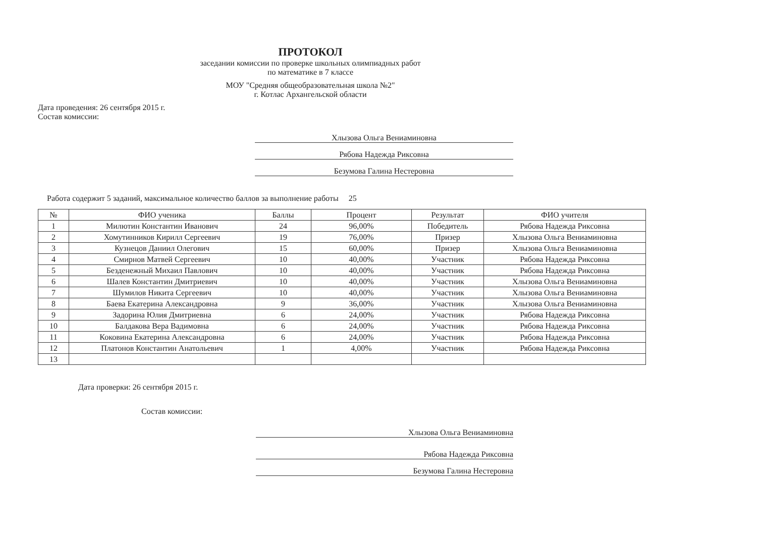ПРОТОКОЛ
заседании комиссии по проверке школьных олимпиадных работ
по математике в 7 классе
МОУ "Средняя общеобразовательная школа №2"
г. Котлас Архангельской области
Дата проведения: 26 сентября 2015 г.
Состав комиссии:
Хлызова Ольга Вениаминовна
Рябова Надежда Риксовна
Безумова Галина Нестеровна
Работа содержит 5 заданий, максимальное количество баллов за выполнение работы 25
| № | ФИО ученика | Баллы | Процент | Результат | ФИО учителя |
| --- | --- | --- | --- | --- | --- |
| 1 | Милютин Константин Иванович | 24 | 96,00% | Победитель | Рябова Надежда Риксовна |
| 2 | Хомутинников Кирилл Сергеевич | 19 | 76,00% | Призер | Хлызова Ольга Вениаминовна |
| 3 | Кузнецов Даниил Олегович | 15 | 60,00% | Призер | Хлызова Ольга Вениаминовна |
| 4 | Смирнов Матвей Сергеевич | 10 | 40,00% | Участник | Рябова Надежда Риксовна |
| 5 | Безденежный Михаил Павлович | 10 | 40,00% | Участник | Рябова Надежда Риксовна |
| 6 | Шалев Константин Дмитриевич | 10 | 40,00% | Участник | Хлызова Ольга Вениаминовна |
| 7 | Шумилов Никита Сергеевич | 10 | 40,00% | Участник | Хлызова Ольга Вениаминовна |
| 8 | Баева Екатерина Александровна | 9 | 36,00% | Участник | Хлызова Ольга Вениаминовна |
| 9 | Задорина Юлия Дмитриевна | 6 | 24,00% | Участник | Рябова Надежда Риксовна |
| 10 | Балдакова Вера Вадимовна | 6 | 24,00% | Участник | Рябова Надежда Риксовна |
| 11 | Коковина Екатерина Александровна | 6 | 24,00% | Участник | Рябова Надежда Риксовна |
| 12 | Платонов Константин Анатольевич | 1 | 4,00% | Участник | Рябова Надежда Риксовна |
| 13 | | | | | |
Дата проверки: 26 сентября 2015 г.
Состав комиссии:
Хлызова Ольга Вениаминовна
Рябова Надежда Риксовна
Безумова Галина Нестеровна